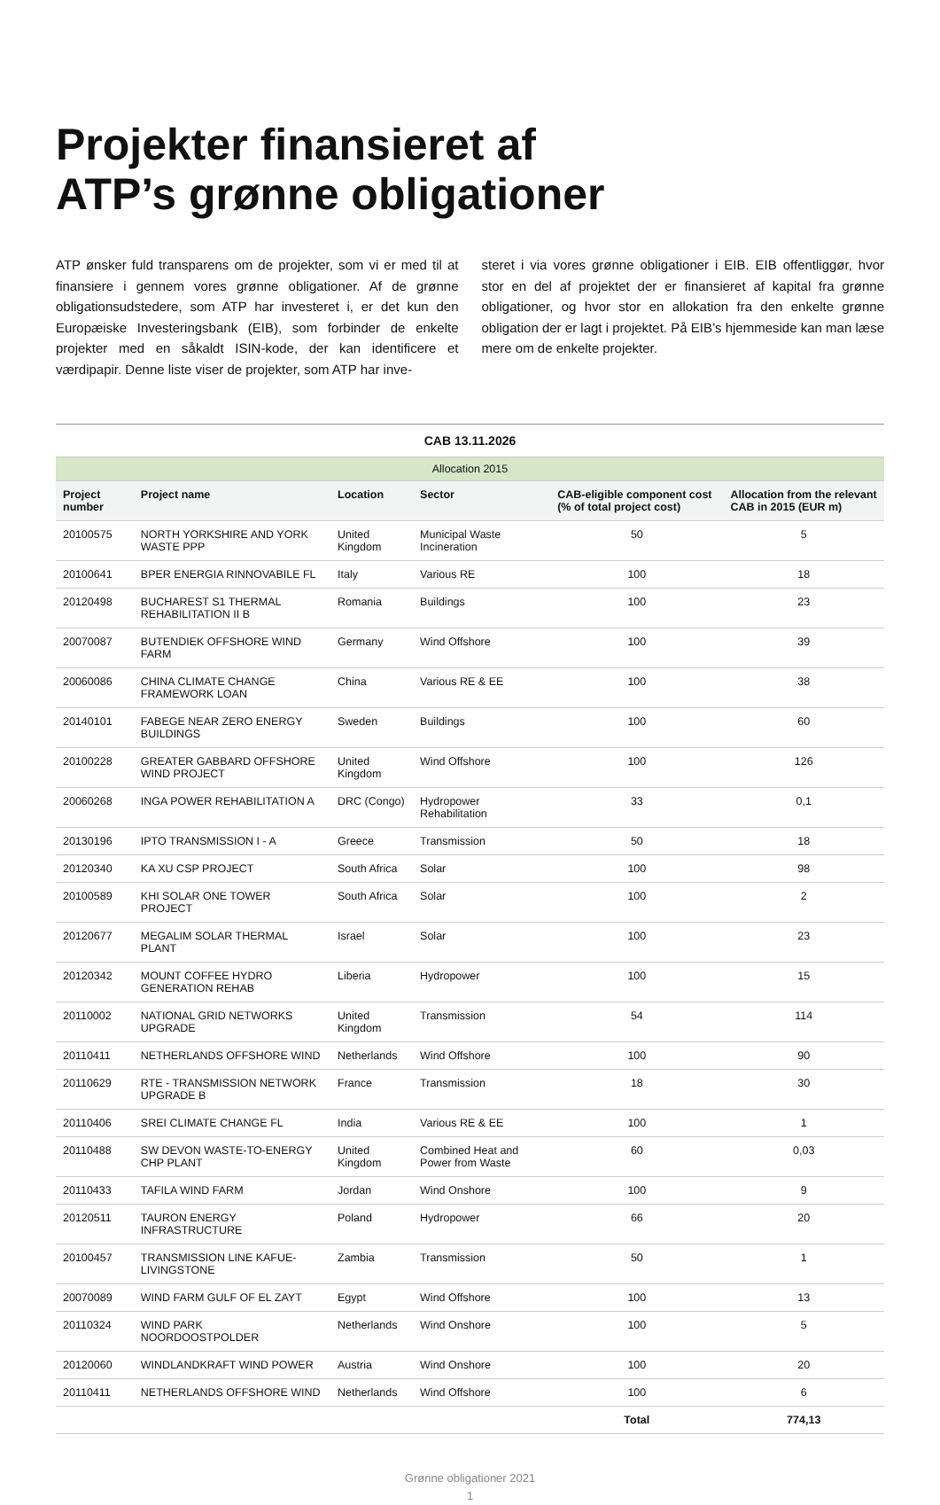Projekter finansieret af
ATP’s grønne obligationer
ATP ønsker fuld transparens om de projekter, som vi er med til at finansiere i gennem vores grønne obligationer. Af de grønne obligationsudstedere, som ATP har investeret i, er det kun den Europæiske Investeringsbank (EIB), som forbinder de enkelte projekter med en såkaldt ISIN-kode, der kan identificere et værdipapir. Denne liste viser de projekter, som ATP har inve-
steret i via vores grønne obligationer i EIB. EIB offentliggør, hvor stor en del af projektet der er finansieret af kapital fra grønne obligationer, og hvor stor en allokation fra den enkelte grønne obligation der er lagt i projektet. På EIB’s hjemmeside kan man læse mere om de enkelte projekter.
| CAB 13.11.2026 | | | | | |
| --- | --- | --- | --- | --- | --- |
| Allocation 2015 | | | | | |
| Project number | Project name | Location | Sector | CAB-eligible component cost (% of total project cost) | Allocation from the relevant CAB in 2015 (EUR m) |
| 20100575 | NORTH YORKSHIRE AND YORK WASTE PPP | United Kingdom | Municipal Waste Incineration | 50 | 5 |
| 20100641 | BPER ENERGIA RINNOVABILE FL | Italy | Various RE | 100 | 18 |
| 20120498 | BUCHAREST S1 THERMAL REHABILITATION II B | Romania | Buildings | 100 | 23 |
| 20070087 | BUTENDIEK OFFSHORE WIND FARM | Germany | Wind Offshore | 100 | 39 |
| 20060086 | CHINA CLIMATE CHANGE FRAMEWORK LOAN | China | Various RE & EE | 100 | 38 |
| 20140101 | FABEGE NEAR ZERO ENERGY BUILDINGS | Sweden | Buildings | 100 | 60 |
| 20100228 | GREATER GABBARD OFFSHORE WIND PROJECT | United Kingdom | Wind Offshore | 100 | 126 |
| 20060268 | INGA POWER REHABILITATION A | DRC (Congo) | Hydropower Rehabilitation | 33 | 0,1 |
| 20130196 | IPTO TRANSMISSION I - A | Greece | Transmission | 50 | 18 |
| 20120340 | KA XU CSP PROJECT | South Africa | Solar | 100 | 98 |
| 20100589 | KHI SOLAR ONE TOWER PROJECT | South Africa | Solar | 100 | 2 |
| 20120677 | MEGALIM SOLAR THERMAL PLANT | Israel | Solar | 100 | 23 |
| 20120342 | MOUNT COFFEE HYDRO GENERATION REHAB | Liberia | Hydropower | 100 | 15 |
| 20110002 | NATIONAL GRID NETWORKS UPGRADE | United Kingdom | Transmission | 54 | 114 |
| 20110411 | NETHERLANDS OFFSHORE WIND | Netherlands | Wind Offshore | 100 | 90 |
| 20110629 | RTE - TRANSMISSION NETWORK UPGRADE B | France | Transmission | 18 | 30 |
| 20110406 | SREI CLIMATE CHANGE FL | India | Various RE & EE | 100 | 1 |
| 20110488 | SW DEVON WASTE-TO-ENERGY CHP PLANT | United Kingdom | Combined Heat and Power from Waste | 60 | 0,03 |
| 20110433 | TAFILA WIND FARM | Jordan | Wind Onshore | 100 | 9 |
| 20120511 | TAURON ENERGY INFRASTRUCTURE | Poland | Hydropower | 66 | 20 |
| 20100457 | TRANSMISSION LINE KAFUE-LIVINGSTONE | Zambia | Transmission | 50 | 1 |
| 20070089 | WIND FARM GULF OF EL ZAYT | Egypt | Wind Offshore | 100 | 13 |
| 20110324 | WIND PARK NOORDOOSTPOLDER | Netherlands | Wind Onshore | 100 | 5 |
| 20120060 | WINDLANDKRAFT WIND POWER | Austria | Wind Onshore | 100 | 20 |
| 20110411 | NETHERLANDS OFFSHORE WIND | Netherlands | Wind Offshore | 100 | 6 |
| | | | | Total | 774,13 |
Grønne obligationer 2021
1